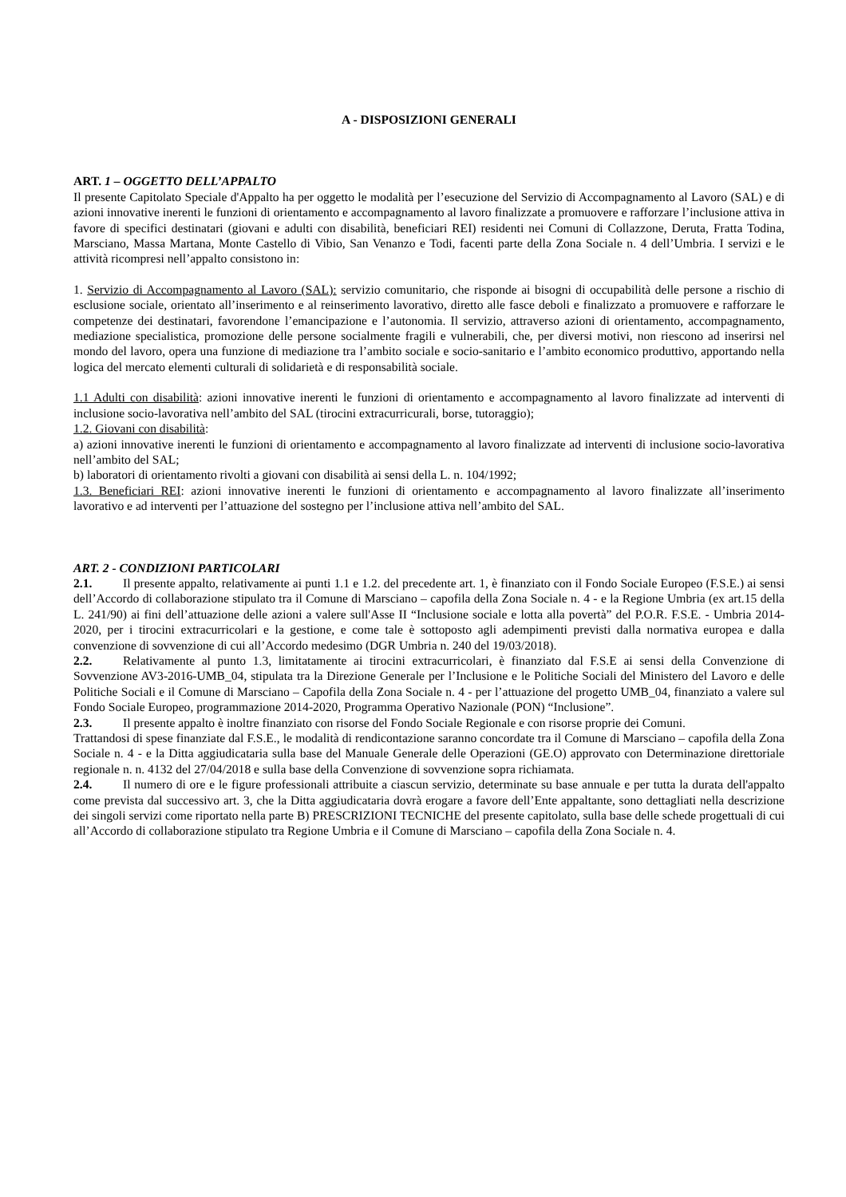A - DISPOSIZIONI GENERALI
ART. 1 – OGGETTO DELL’APPALTO
Il presente Capitolato Speciale d'Appalto ha per oggetto le modalità per l’esecuzione del Servizio di Accompagnamento al Lavoro (SAL) e di azioni innovative inerenti le funzioni di orientamento e accompagnamento al lavoro finalizzate a promuovere e rafforzare l’inclusione attiva in favore di specifici destinatari (giovani e adulti con disabilità, beneficiari REI) residenti nei Comuni di Collazzone, Deruta, Fratta Todina, Marsciano, Massa Martana, Monte Castello di Vibio, San Venanzo e Todi, facenti parte della Zona Sociale n. 4 dell’Umbria. I servizi e le attività ricompresi nell’appalto consistono in:
1. Servizio di Accompagnamento al Lavoro (SAL): servizio comunitario, che risponde ai bisogni di occupabilità delle persone a rischio di esclusione sociale, orientato all’inserimento e al reinserimento lavorativo, diretto alle fasce deboli e finalizzato a promuovere e rafforzare le competenze dei destinatari, favorendone l’emancipazione e l’autonomia. Il servizio, attraverso azioni di orientamento, accompagnamento, mediazione specialistica, promozione delle persone socialmente fragili e vulnerabili, che, per diversi motivi, non riescono ad inserirsi nel mondo del lavoro, opera una funzione di mediazione tra l’ambito sociale e socio-sanitario e l’ambito economico produttivo, apportando nella logica del mercato elementi culturali di solidarietà e di responsabilità sociale.
1.1 Adulti con disabilità: azioni innovative inerenti le funzioni di orientamento e accompagnamento al lavoro finalizzate ad interventi di inclusione socio-lavorativa nell’ambito del SAL (tirocini extracurricurali, borse, tutoraggio);
1.2. Giovani con disabilità:
a) azioni innovative inerenti le funzioni di orientamento e accompagnamento al lavoro finalizzate ad interventi di inclusione socio-lavorativa nell’ambito del SAL;
b) laboratori di orientamento rivolti a giovani con disabilità ai sensi della L. n. 104/1992;
1.3. Beneficiari REI: azioni innovative inerenti le funzioni di orientamento e accompagnamento al lavoro finalizzate all’inserimento lavorativo e ad interventi per l’attuazione del sostegno per l’inclusione attiva nell’ambito del SAL.
ART. 2 - CONDIZIONI PARTICOLARI
2.1. Il presente appalto, relativamente ai punti 1.1 e 1.2. del precedente art. 1, è finanziato con il Fondo Sociale Europeo (F.S.E.) ai sensi dell’Accordo di collaborazione stipulato tra il Comune di Marsciano – capofila della Zona Sociale n. 4 - e la Regione Umbria (ex art.15 della L. 241/90) ai fini dell’attuazione delle azioni a valere sull'Asse II “Inclusione sociale e lotta alla povertà” del P.O.R. F.S.E. - Umbria 2014-2020, per i tirocini extracurricolari e la gestione, e come tale è sottoposto agli adempimenti previsti dalla normativa europea e dalla convenzione di sovvenzione di cui all’Accordo medesimo (DGR Umbria n. 240 del 19/03/2018).
2.2. Relativamente al punto 1.3, limitatamente ai tirocini extracurricolari, è finanziato dal F.S.E ai sensi della Convenzione di Sovvenzione AV3-2016-UMB_04, stipulata tra la Direzione Generale per l’Inclusione e le Politiche Sociali del Ministero del Lavoro e delle Politiche Sociali e il Comune di Marsciano – Capofila della Zona Sociale n. 4 - per l’attuazione del progetto UMB_04, finanziato a valere sul Fondo Sociale Europeo, programmazione 2014-2020, Programma Operativo Nazionale (PON) “Inclusione”.
2.3. Il presente appalto è inoltre finanziato con risorse del Fondo Sociale Regionale e con risorse proprie dei Comuni.
Trattandosi di spese finanziate dal F.S.E., le modalità di rendicontazione saranno concordate tra il Comune di Marsciano – capofila della Zona Sociale n. 4 - e la Ditta aggiudicataria sulla base del Manuale Generale delle Operazioni (GE.O) approvato con Determinazione direttoriale regionale n. n. 4132 del 27/04/2018 e sulla base della Convenzione di sovvenzione sopra richiamata.
2.4. Il numero di ore e le figure professionali attribuite a ciascun servizio, determinate su base annuale e per tutta la durata dell'appalto come prevista dal successivo art. 3, che la Ditta aggiudicataria dovrà erogare a favore dell’Ente appaltante, sono dettagliati nella descrizione dei singoli servizi come riportato nella parte B) PRESCRIZIONI TECNICHE del presente capitolato, sulla base delle schede progettuali di cui all’Accordo di collaborazione stipulato tra Regione Umbria e il Comune di Marsciano – capofila della Zona Sociale n. 4.